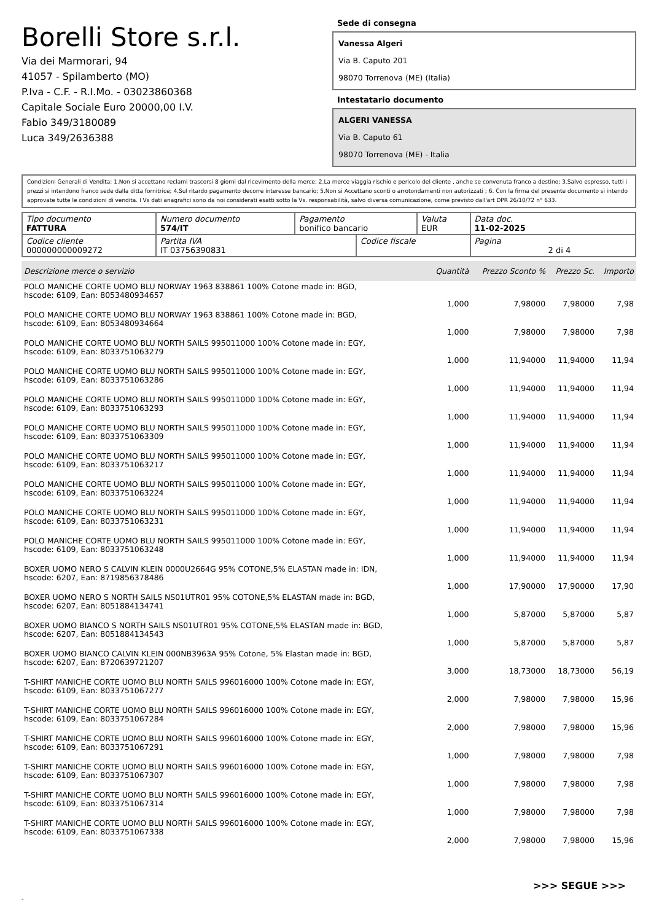Borelli Store s.r.l.
Via dei Marmorari, 94
41057 - Spilamberto (MO)
P.Iva - C.F. - R.I.Mo. - 03023860368
Capitale Sociale Euro 20000,00 I.V.
Fabio 349/3180089
Luca 349/2636388
Sede di consegna
Vanessa Algeri
Via B. Caputo 201
98070 Torrenova (ME) (Italia)
Intestatario documento
ALGERI VANESSA
Via B. Caputo 61
98070 Torrenova (ME) - Italia
Condizioni Generali di Vendita: 1.Non si accettano reclami trascorsi 8 giorni dal ricevimento della merce; 2.La merce viaggia rischio e pericolo del cliente , anche se convenuta franco a destino; 3.Salvo espresso, tutti i prezzi si intendono franco sede dalla ditta fornitrice; 4.Sul ritardo pagamento decorre interesse bancario; 5.Non si Accettano sconti o arrotondamenti non autorizzati ; 6. Con la firma del presente documento si intendo approvate tutte le condizioni di vendita. I Vs dati anagrafici sono da noi considerati esatti sotto la Vs. responsabilità, salvo diversa comunicazione, come previsto dall'art DPR 26/10/72 n° 633.
| Tipo documento FATTURA | Numero documento 574/IT | Pagamento bonifico bancario | | Valuta EUR | Data doc. 11-02-2025 |
| Codice cliente 000000000009272 | Partita IVA IT 03756390831 | | Codice fiscale | | Pagina 2 di 4 |
| Descrizione merce o servizio | Quantità | Prezzo Sconto % | Prezzo Sc. | Importo |
| --- | --- | --- | --- | --- |
| POLO MANICHE CORTE UOMO BLU NORWAY 1963 838861 100% Cotone made in: BGD, hscode: 6109, Ean: 8053480934657 | 1,000 | 7,98000 | 7,98000 | 7,98 |
| POLO MANICHE CORTE UOMO BLU NORWAY 1963 838861 100% Cotone made in: BGD, hscode: 6109, Ean: 8053480934664 | 1,000 | 7,98000 | 7,98000 | 7,98 |
| POLO MANICHE CORTE UOMO BLU NORTH SAILS 995011000 100% Cotone made in: EGY, hscode: 6109, Ean: 8033751063279 | 1,000 | 11,94000 | 11,94000 | 11,94 |
| POLO MANICHE CORTE UOMO BLU NORTH SAILS 995011000 100% Cotone made in: EGY, hscode: 6109, Ean: 8033751063286 | 1,000 | 11,94000 | 11,94000 | 11,94 |
| POLO MANICHE CORTE UOMO BLU NORTH SAILS 995011000 100% Cotone made in: EGY, hscode: 6109, Ean: 8033751063293 | 1,000 | 11,94000 | 11,94000 | 11,94 |
| POLO MANICHE CORTE UOMO BLU NORTH SAILS 995011000 100% Cotone made in: EGY, hscode: 6109, Ean: 8033751063309 | 1,000 | 11,94000 | 11,94000 | 11,94 |
| POLO MANICHE CORTE UOMO BLU NORTH SAILS 995011000 100% Cotone made in: EGY, hscode: 6109, Ean: 8033751063217 | 1,000 | 11,94000 | 11,94000 | 11,94 |
| POLO MANICHE CORTE UOMO BLU NORTH SAILS 995011000 100% Cotone made in: EGY, hscode: 6109, Ean: 8033751063224 | 1,000 | 11,94000 | 11,94000 | 11,94 |
| POLO MANICHE CORTE UOMO BLU NORTH SAILS 995011000 100% Cotone made in: EGY, hscode: 6109, Ean: 8033751063231 | 1,000 | 11,94000 | 11,94000 | 11,94 |
| POLO MANICHE CORTE UOMO BLU NORTH SAILS 995011000 100% Cotone made in: EGY, hscode: 6109, Ean: 8033751063248 | 1,000 | 11,94000 | 11,94000 | 11,94 |
| BOXER UOMO NERO S CALVIN KLEIN 0000U2664G 95% COTONE,5% ELASTAN made in: IDN, hscode: 6207, Ean: 8719856378486 | 1,000 | 17,90000 | 17,90000 | 17,90 |
| BOXER UOMO NERO S NORTH SAILS NS01UTR01 95% COTONE,5% ELASTAN made in: BGD, hscode: 6207, Ean: 8051884134741 | 1,000 | 5,87000 | 5,87000 | 5,87 |
| BOXER UOMO BIANCO S NORTH SAILS NS01UTR01 95% COTONE,5% ELASTAN made in: BGD, hscode: 6207, Ean: 8051884134543 | 1,000 | 5,87000 | 5,87000 | 5,87 |
| BOXER UOMO BIANCO CALVIN KLEIN 000NB3963A 95% Cotone, 5% Elastan made in: BGD, hscode: 6207, Ean: 8720639721207 | 3,000 | 18,73000 | 18,73000 | 56,19 |
| T-SHIRT MANICHE CORTE UOMO BLU NORTH SAILS 996016000 100% Cotone made in: EGY, hscode: 6109, Ean: 8033751067277 | 2,000 | 7,98000 | 7,98000 | 15,96 |
| T-SHIRT MANICHE CORTE UOMO BLU NORTH SAILS 996016000 100% Cotone made in: EGY, hscode: 6109, Ean: 8033751067284 | 2,000 | 7,98000 | 7,98000 | 15,96 |
| T-SHIRT MANICHE CORTE UOMO BLU NORTH SAILS 996016000 100% Cotone made in: EGY, hscode: 6109, Ean: 8033751067291 | 1,000 | 7,98000 | 7,98000 | 7,98 |
| T-SHIRT MANICHE CORTE UOMO BLU NORTH SAILS 996016000 100% Cotone made in: EGY, hscode: 6109, Ean: 8033751067307 | 1,000 | 7,98000 | 7,98000 | 7,98 |
| T-SHIRT MANICHE CORTE UOMO BLU NORTH SAILS 996016000 100% Cotone made in: EGY, hscode: 6109, Ean: 8033751067314 | 1,000 | 7,98000 | 7,98000 | 7,98 |
| T-SHIRT MANICHE CORTE UOMO BLU NORTH SAILS 996016000 100% Cotone made in: EGY, hscode: 6109, Ean: 8033751067338 | 2,000 | 7,98000 | 7,98000 | 15,96 |
>>> SEGUE >>>
-